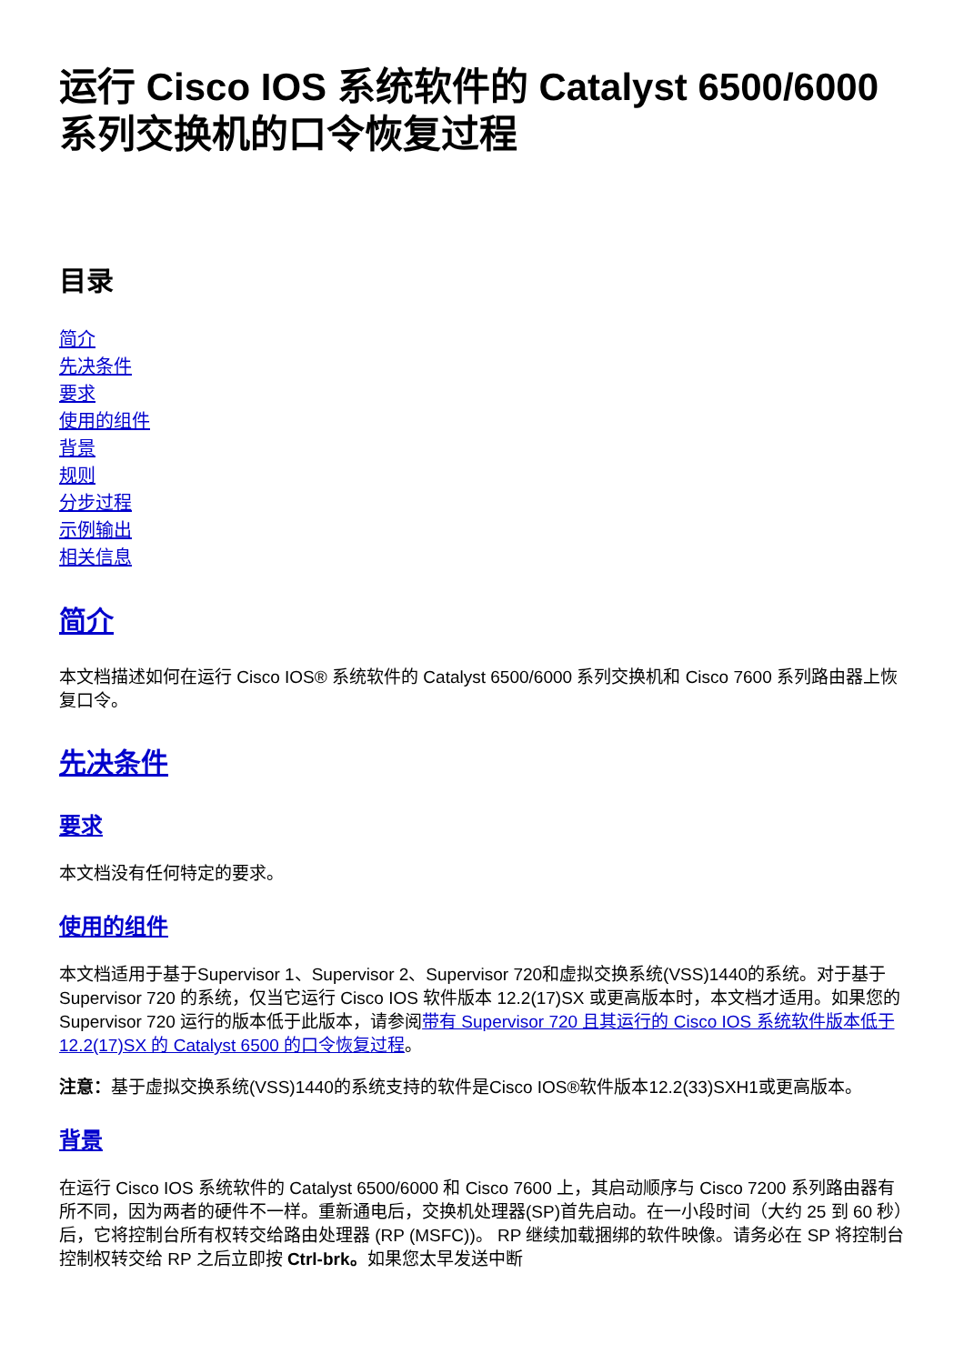运行 Cisco IOS 系统软件的 Catalyst 6500/6000 系列交换机的口令恢复过程
目录
简介
先决条件
要求
使用的组件
背景
规则
分步过程
示例输出
相关信息
简介
本文档描述如何在运行 Cisco IOS® 系统软件的 Catalyst 6500/6000 系列交换机和 Cisco 7600 系列路由器上恢复口令。
先决条件
要求
本文档没有任何特定的要求。
使用的组件
本文档适用于基于Supervisor 1、Supervisor 2、Supervisor 720和虚拟交换系统(VSS)1440的系统。对于基于 Supervisor 720 的系统，仅当它运行 Cisco IOS 软件版本 12.2(17)SX 或更高版本时，本文档才适用。如果您的 Supervisor 720 运行的版本低于此版本，请参阅带有 Supervisor 720 且其运行的 Cisco IOS 系统软件版本低于 12.2(17)SX 的 Catalyst 6500 的口令恢复过程。
注意：基于虚拟交换系统(VSS)1440的系统支持的软件是Cisco IOS®软件版本12.2(33)SXH1或更高版本。
背景
在运行 Cisco IOS 系统软件的 Catalyst 6500/6000 和 Cisco 7600 上，其启动顺序与 Cisco 7200 系列路由器有所不同，因为两者的硬件不一样。重新通电后，交换机处理器(SP)首先启动。在一小段时间（大约 25 到 60 秒）后，它将控制台所有权转交给路由处理器 (RP (MSFC))。 RP 继续加载捆绑的软件映像。请务必在 SP 将控制台控制权转交给 RP 之后立即按 Ctrl-brk。如果您太早发送中断